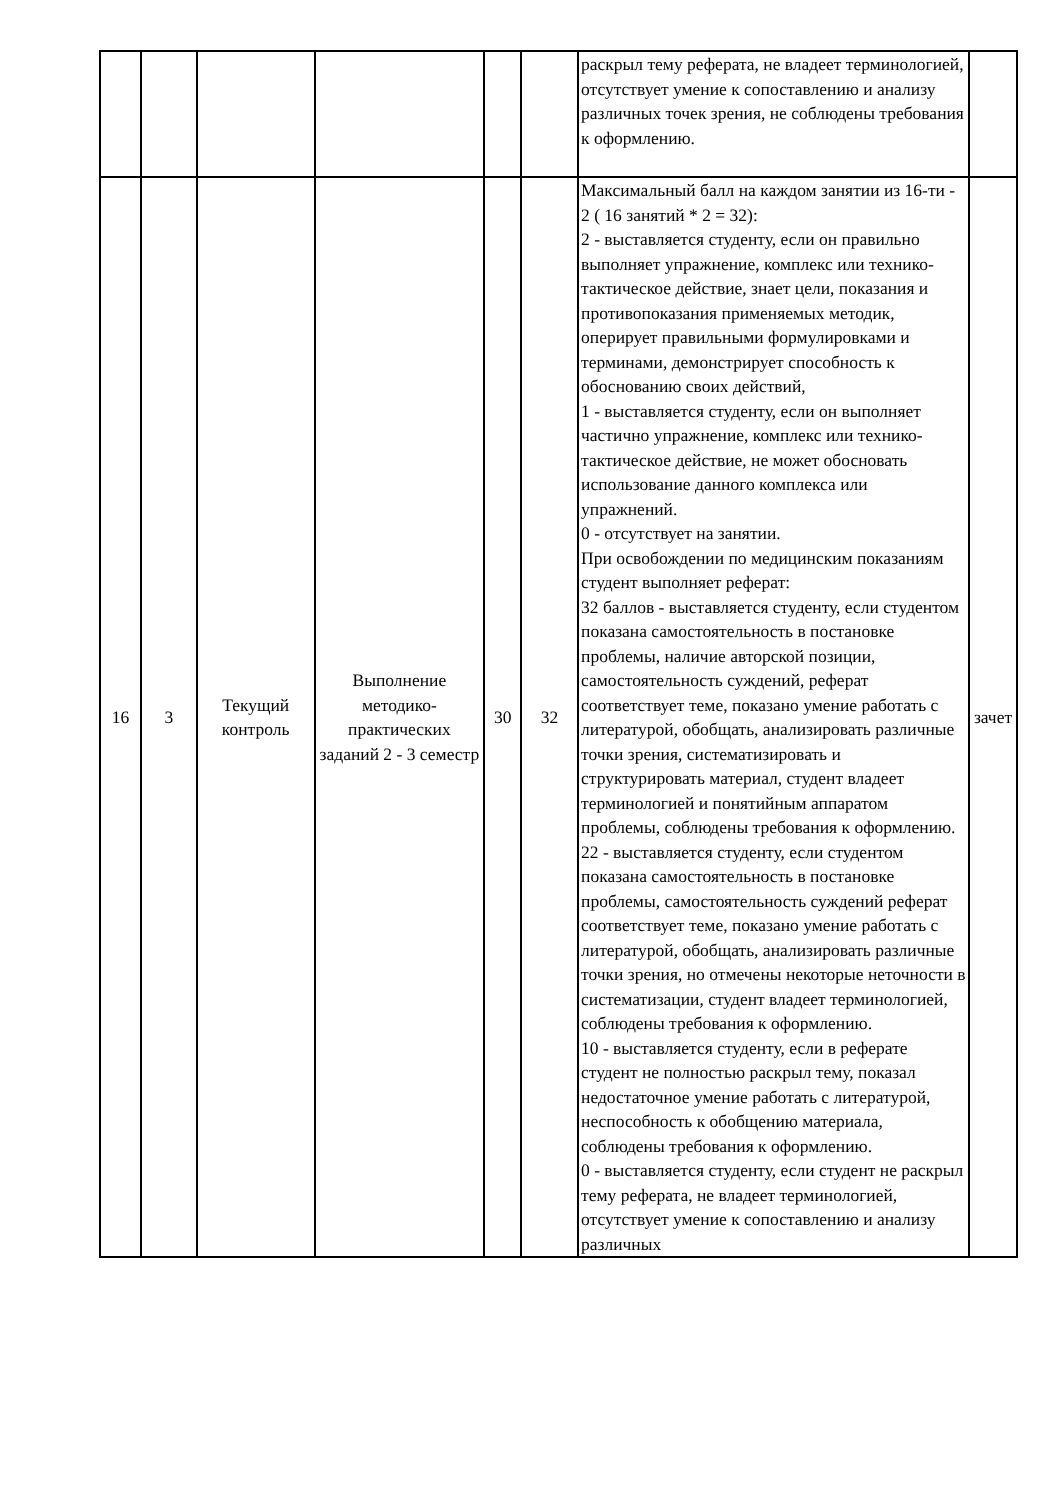| | | | | | | раскрыл тему реферата, не владеет терминологией, отсутствует умение к сопоставлению и анализу различных точек зрения, не соблюдены требования к оформлению. | |
| 16 | 3 | Текущий контроль | Выполнение методико-практических заданий 2 - 3 семестр | 30 | 32 | Максимальный балл на каждом занятии из 16-ти - 2 ( 16 занятий * 2 = 32): 2 - выставляется студенту, если он правильно выполняет упражнение, комплекс или технико-тактическое действие, знает цели, показания и противопоказания применяемых методик, оперирует правильными формулировками и терминами, демонстрирует способность к обоснованию своих действий, 1 - выставляется студенту, если он выполняет частично упражнение, комплекс или технико-тактическое действие, не может обосновать использование данного комплекса или упражнений. 0 - отсутствует на занятии. При освобождении по медицинским показаниям студент выполняет реферат: 32 баллов - выставляется студенту, если студентом показана самостоятельность в постановке проблемы, наличие авторской позиции, самостоятельность суждений, реферат соответствует теме, показано умение работать с литературой, обобщать, анализировать различные точки зрения, систематизировать и структурировать материал, студент владеет терминологией и понятийным аппаратом проблемы, соблюдены требования к оформлению. 22 - выставляется студенту, если студентом показана самостоятельность в постановке проблемы, самостоятельность суждений реферат соответствует теме, показано умение работать с литературой, обобщать, анализировать различные точки зрения, но отмечены некоторые неточности в систематизации, студент владеет терминологией, соблюдены требования к оформлению. 10 - выставляется студенту, если в реферате студент не полностью раскрыл тему, показал недостаточное умение работать с литературой, неспособность к обобщению материала, соблюдены требования к оформлению. 0 - выставляется студенту, если студент не раскрыл тему реферата, не владеет терминологией, отсутствует умение к сопоставлению и анализу различных | зачет |